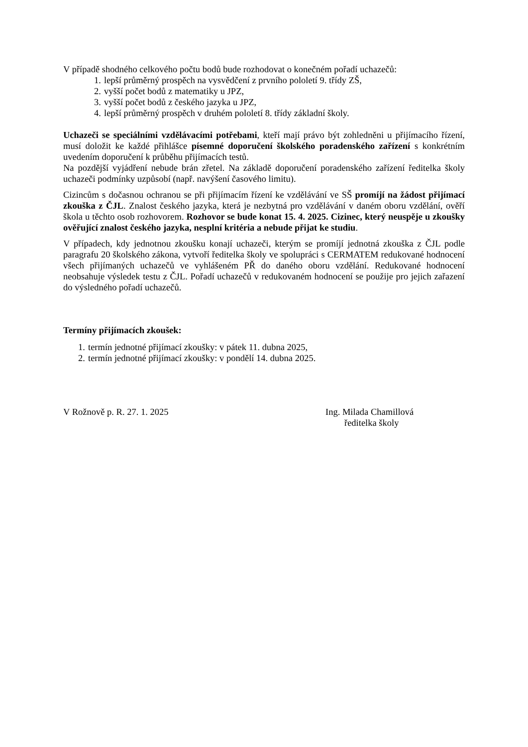V případě shodného celkového počtu bodů bude rozhodovat o konečném pořadí uchazečů:
1. lepší průměrný prospěch na vysvědčení z prvního pololetí 9. třídy ZŠ,
2. vyšší počet bodů z matematiky u JPZ,
3. vyšší počet bodů z českého jazyka u JPZ,
4. lepší průměrný prospěch v druhém pololetí 8. třídy základní školy.
Uchazeči se speciálními vzdělávacími potřebami, kteří mají právo být zohledněni u přijímacího řízení, musí doložit ke každé přihlášce písemné doporučení školského poradenského zařízení s konkrétním uvedením doporučení k průběhu přijímacích testů.
Na pozdější vyjádření nebude brán zřetel. Na základě doporučení poradenského zařízení ředitelka školy uchazeči podmínky uzpůsobí (např. navýšení časového limitu).
Cizincům s dočasnou ochranou se při přijímacím řízení ke vzdělávání ve SŠ promíjí na žádost přijímací zkouška z ČJL. Znalost českého jazyka, která je nezbytná pro vzdělávání v daném oboru vzdělání, ověří škola u těchto osob rozhovorem. Rozhovor se bude konat 15. 4. 2025. Cizinec, který neuspěje u zkoušky ověřující znalost českého jazyka, nesplní kritéria a nebude přijat ke studiu.
V případech, kdy jednotnou zkoušku konají uchazeči, kterým se promíjí jednotná zkouška z ČJL podle paragrafu 20 školského zákona, vytvoří ředitelka školy ve spolupráci s CERMATEM redukované hodnocení všech přijímaných uchazečů ve vyhlášeném PŘ do daného oboru vzdělání. Redukované hodnocení neobsahuje výsledek testu z ČJL. Pořadí uchazečů v redukovaném hodnocení se použije pro jejich zařazení do výsledného pořadí uchazečů.
Termíny přijímacích zkoušek:
1. termín jednotné přijímací zkoušky: v pátek 11. dubna 2025,
2. termín jednotné přijímací zkoušky: v pondělí 14. dubna 2025.
V Rožnově p. R. 27. 1. 2025 Ing. Milada Chamillová
ředitelka školy